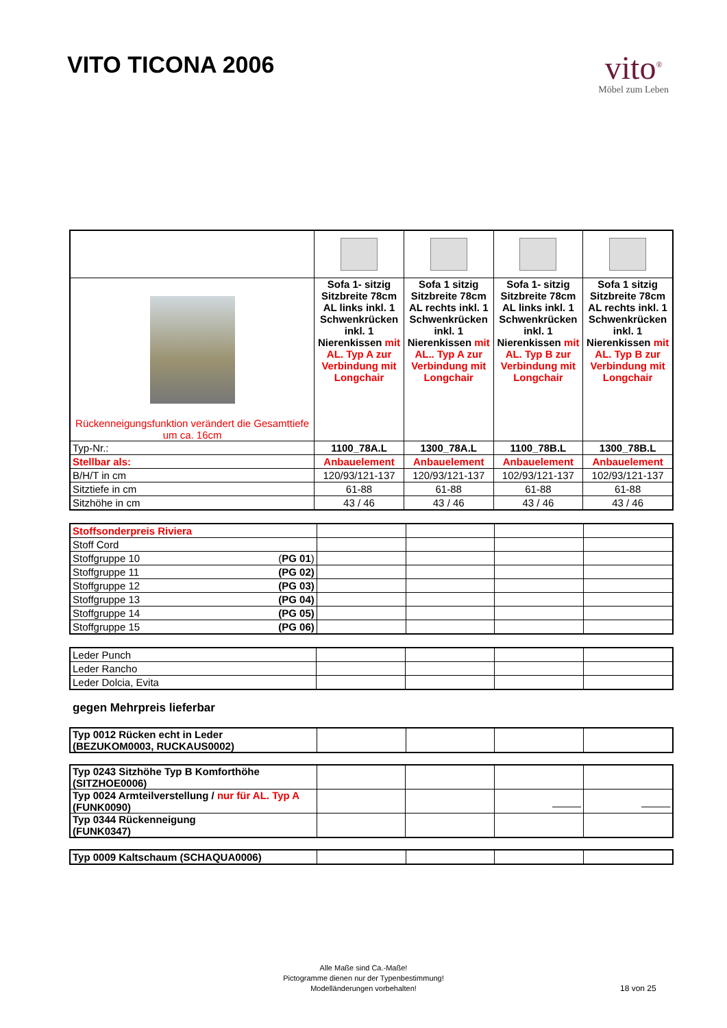VITO TICONA 2006
vito<sup>®</sup>
Möbel zum Leben
| Rückenneigungsfunktion verändert die Gesamttiefe um ca. 16cm | Sofa 1- sitzig Sitzbreite 78cm AL links inkl. 1 Schwenkrücken inkl. 1 Nierenkissen mit AL. Typ A zur Verbindung mit Longchair | Sofa 1 sitzig Sitzbreite 78cm AL rechts inkl. 1 Schwenkrücken inkl. 1 Nierenkissen mit AL.. Typ A zur Verbindung mit Longchair | Sofa 1- sitzig Sitzbreite 78cm AL links inkl. 1 Schwenkrücken inkl. 1 Nierenkissen mit AL. Typ B zur Verbindung mit Longchair | Sofa 1 sitzig Sitzbreite 78cm AL rechts inkl. 1 Schwenkrücken inkl. 1 Nierenkissen mit AL. Typ B zur Verbindung mit Longchair |
| Typ-Nr.: | 1100_78A.L | 1300_78A.L | 1100_78B.L | 1300_78B.L |
| Stellbar als: | Anbauelement | Anbauelement | Anbauelement | Anbauelement |
| B/H/T in cm | 120/93/121-137 | 120/93/121-137 | 102/93/121-137 | 102/93/121-137 |
| Sitztiefe in cm | 61-88 | 61-88 | 61-88 | 61-88 |
| Sitzhöhe in cm | 43 / 46 | 43 / 46 | 43 / 46 | 43 / 46 |
| Stoffsonderpreis Riviera | | | | |
| Stoff Cord | | | | |
| Stoffgruppe 10 ( PG 01 ) | | | | |
| Stoffgruppe 11 (PG 02) | | | | |
| Stoffgruppe 12 (PG 03) | | | | |
| Stoffgruppe 13 (PG 04) | | | | |
| Stoffgruppe 14 (PG 05) | | | | |
| Stoffgruppe 15 (PG 06) | | | | |
| Leder Punch | | | | |
| Leder Rancho | | | | |
| Leder Dolcia, Evita | | | | |
gegen Mehrpreis lieferbar
| Typ 0012 Rücken echt in Leder (BEZUKOM0003, RUCKAUS0002) | | | | |
| Typ 0243 Sitzhöhe Typ B Komforthöhe (SITZHOE0006) | | | | |
| Typ 0024 Armteilverstellung / nur für AL. Typ A (FUNK0090) | | | _____ | _____ |
| Typ 0344 Rückenneigung (FUNK0347) | | | | |
| Typ 0009 Kaltschaum (SCHAQUA0006) | | | | |
Alle Maße sind Ca.-Maße!
Pictogramme dienen nur der Typenbestimmung!
Modelländerungen vorbehalten!
18 von 25